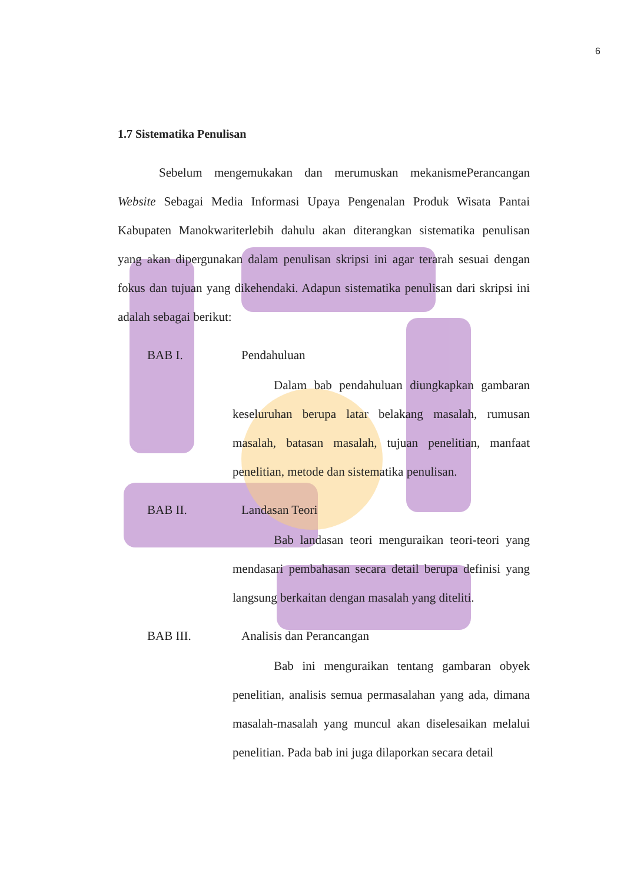6
1.7 Sistematika Penulisan
Sebelum mengemukakan dan merumuskan mekanismePerancangan Website Sebagai Media Informasi Upaya Pengenalan Produk Wisata Pantai Kabupaten Manokwariterlebih dahulu akan diterangkan sistematika penulisan yang akan dipergunakan dalam penulisan skripsi ini agar terarah sesuai dengan fokus dan tujuan yang dikehendaki. Adapun sistematika penulisan dari skripsi ini adalah sebagai berikut:
BAB I. Pendahuluan
Dalam bab pendahuluan diungkapkan gambaran keseluruhan berupa latar belakang masalah, rumusan masalah, batasan masalah, tujuan penelitian, manfaat penelitian, metode dan sistematika penulisan.
BAB II. Landasan Teori
Bab landasan teori menguraikan teori-teori yang mendasari pembahasan secara detail berupa definisi yang langsung berkaitan dengan masalah yang diteliti.
BAB III. Analisis dan Perancangan
Bab ini menguraikan tentang gambaran obyek penelitian, analisis semua permasalahan yang ada, dimana masalah-masalah yang muncul akan diselesaikan melalui penelitian. Pada bab ini juga dilaporkan secara detail